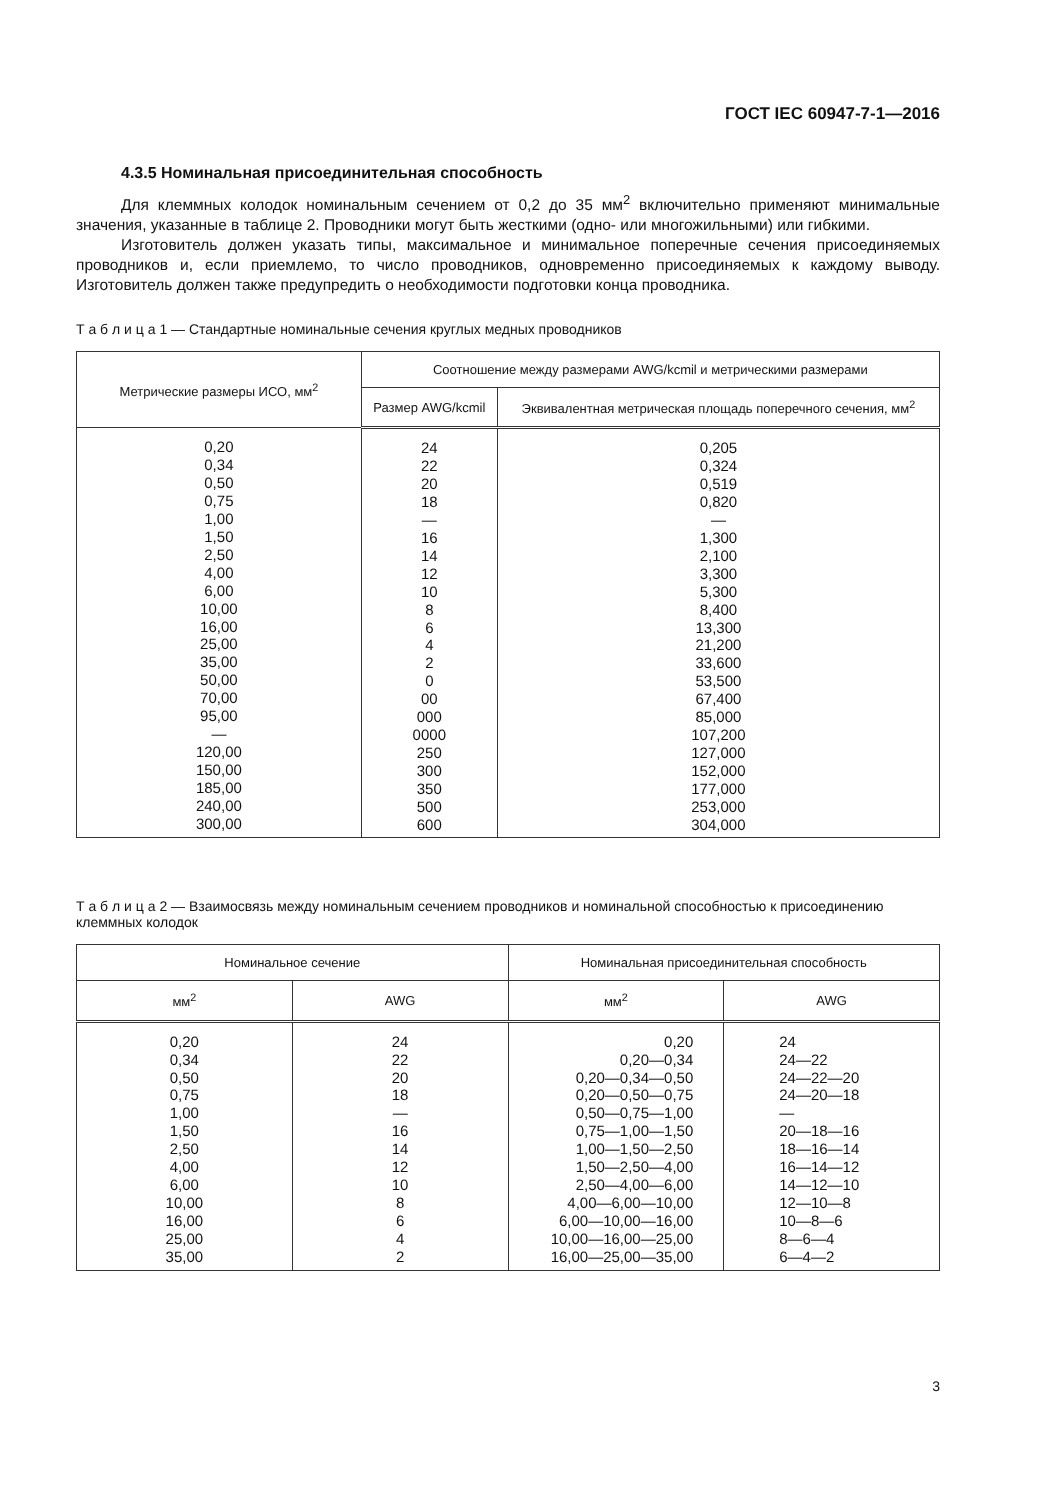ГОСТ IEC 60947-7-1—2016
4.3.5 Номинальная присоединительная способность
Для клеммных колодок номинальным сечением от 0,2 до 35 мм<sup>2</sup> включительно применяют минимальные значения, указанные в таблице 2. Проводники могут быть жесткими (одно- или многожильными) или гибкими.
Изготовитель должен указать типы, максимальное и минимальное поперечные сечения присоединяемых проводников и, если приемлемо, то число проводников, одновременно присоединяемых к каждому выводу. Изготовитель должен также предупредить о необходимости подготовки конца проводника.
Т а б л и ц а 1 — Стандартные номинальные сечения круглых медных проводников
| Метрические размеры ИСО, мм<sup>2</sup> | Соотношение между размерами AWG/kcmil и метрическими размерами | |
| --- | --- | --- |
| | Размер AWG/kcmil | Эквивалентная метрическая площадь поперечного сечения, мм<sup>2</sup> |
| 0,20 0,34 0,50 0,75 1,00 1,50 2,50 4,00 6,00 10,00 16,00 25,00 35,00 50,00 70,00 95,00 — 120,00 150,00 185,00 240,00 300,00 | 24 22 20 18 — 16 14 12 10 8 6 4 2 0 00 000 0000 250 300 350 500 600 | 0,205 0,324 0,519 0,820 — 1,300 2,100 3,300 5,300 8,400 13,300 21,200 33,600 53,500 67,400 85,000 107,200 127,000 152,000 177,000 253,000 304,000 |
Т а б л и ц а 2 — Взаимосвязь между номинальным сечением проводников и номинальной способностью к присоединению клеммных колодок
| Номинальное сечение | | Номинальная присоединительная способность | |
| --- | --- | --- | --- |
| мм<sup>2</sup> | AWG | мм<sup>2</sup> | AWG |
| 0,20 0,34 0,50 0,75 1,00 1,50 2,50 4,00 6,00 10,00 16,00 25,00 35,00 | 24 22 20 18 — 16 14 12 10 8 6 4 2 | 0,20 0,20—0,34 0,20—0,34—0,50 0,20—0,50—0,75 0,50—0,75—1,00 0,75—1,00—1,50 1,00—1,50—2,50 1,50—2,50—4,00 2,50—4,00—6,00 4,00—6,00—10,00 6,00—10,00—16,00 10,00—16,00—25,00 16,00—25,00—35,00 | 24 24—22 24—22—20 24—20—18 — 20—18—16 18—16—14 16—14—12 14—12—10 12—10—8 10—8—6 8—6—4 6—4—2 |
3